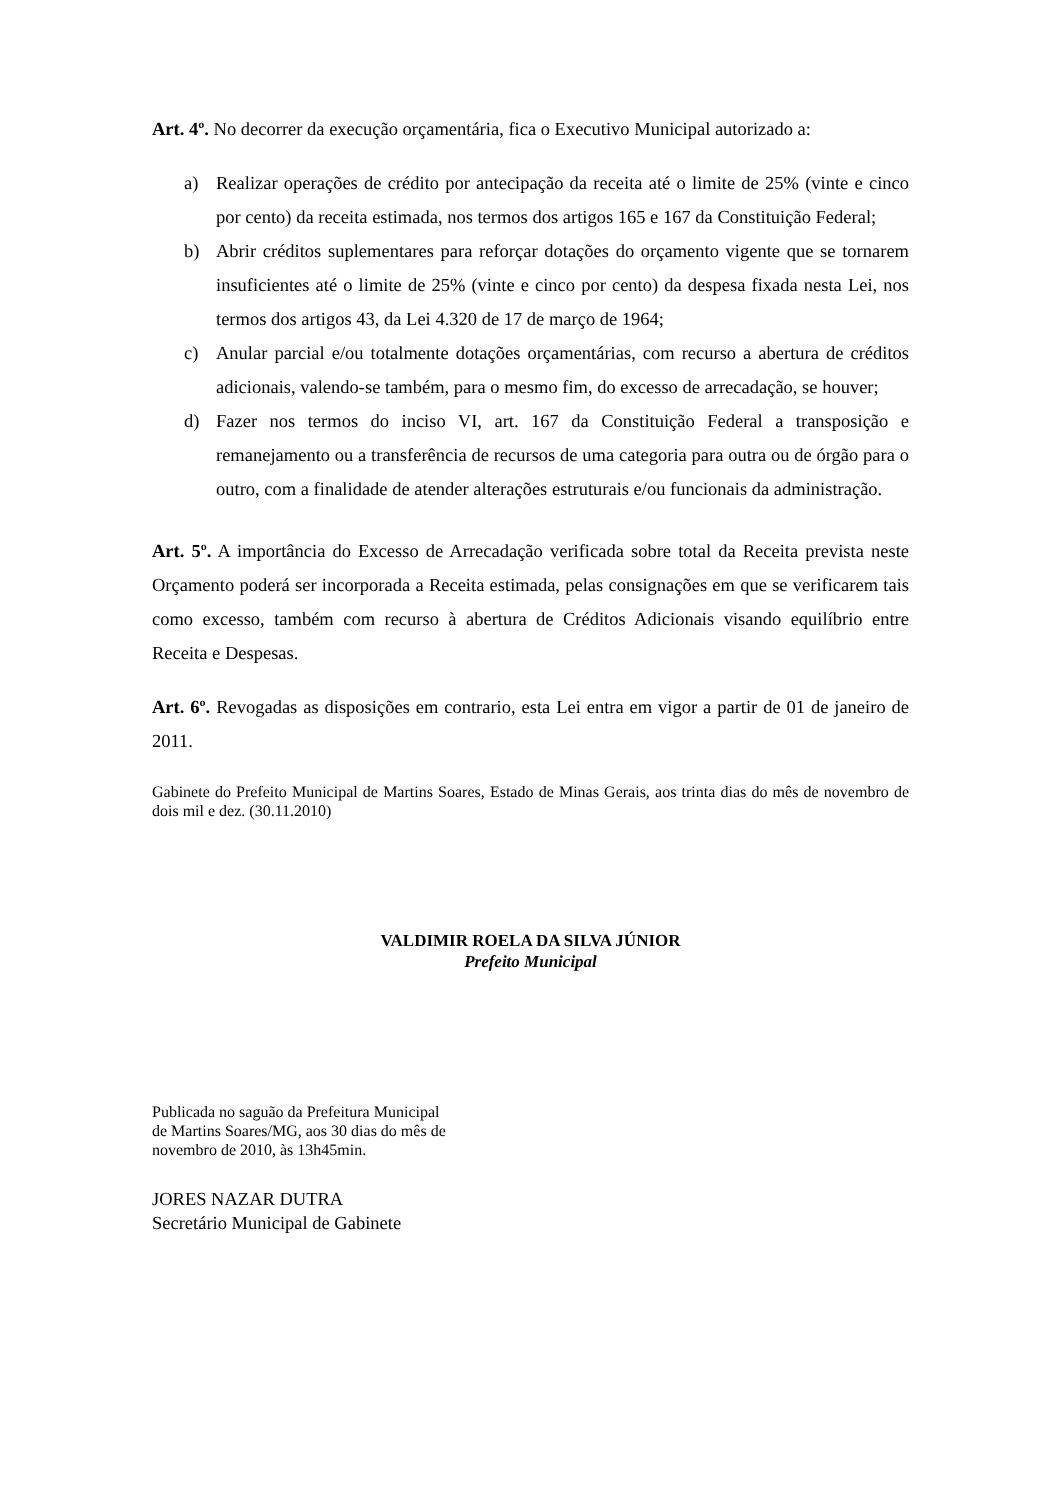Art. 4º. No decorrer da execução orçamentária, fica o Executivo Municipal autorizado a:
a) Realizar operações de crédito por antecipação da receita até o limite de 25% (vinte e cinco por cento) da receita estimada, nos termos dos artigos 165 e 167 da Constituição Federal;
b) Abrir créditos suplementares para reforçar dotações do orçamento vigente que se tornarem insuficientes até o limite de 25% (vinte e cinco por cento) da despesa fixada nesta Lei, nos termos dos artigos 43, da Lei 4.320 de 17 de março de 1964;
c) Anular parcial e/ou totalmente dotações orçamentárias, com recurso a abertura de créditos adicionais, valendo-se também, para o mesmo fim, do excesso de arrecadação, se houver;
d) Fazer nos termos do inciso VI, art. 167 da Constituição Federal a transposição e remanejamento ou a transferência de recursos de uma categoria para outra ou de órgão para o outro, com a finalidade de atender alterações estruturais e/ou funcionais da administração.
Art. 5º. A importância do Excesso de Arrecadação verificada sobre total da Receita prevista neste Orçamento poderá ser incorporada a Receita estimada, pelas consignações em que se verificarem tais como excesso, também com recurso à abertura de Créditos Adicionais visando equilíbrio entre Receita e Despesas.
Art. 6º. Revogadas as disposições em contrario, esta Lei entra em vigor a partir de 01 de janeiro de 2011.
Gabinete do Prefeito Municipal de Martins Soares, Estado de Minas Gerais, aos trinta dias do mês de novembro de dois mil e dez. (30.11.2010)
VALDIMIR ROELA DA SILVA JÚNIOR
Prefeito Municipal
Publicada no saguão da Prefeitura Municipal
de Martins Soares/MG, aos 30 dias do mês de
novembro de 2010, às 13h45min.
JORES NAZAR DUTRA
Secretário Municipal de Gabinete